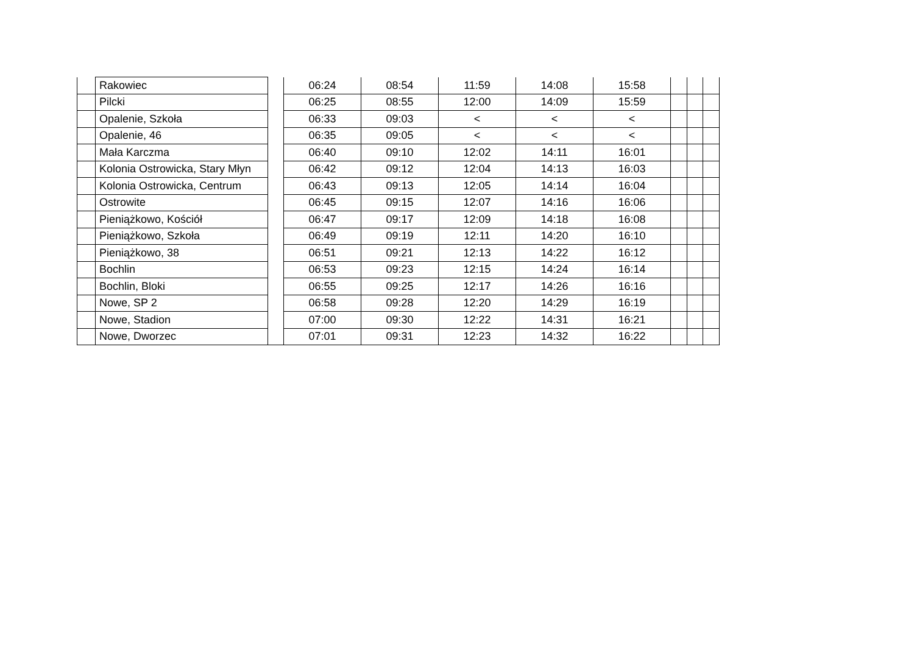| | Rakowiec | | 06:24 | 08:54 | 11:59 | 14:08 | 15:58 | | | |
| | Pilcki | | 06:25 | 08:55 | 12:00 | 14:09 | 15:59 | | | |
| | Opalenie, Szkoła | | 06:33 | 09:03 | < | < | < | | | |
| | Opalenie, 46 | | 06:35 | 09:05 | < | < | < | | | |
| | Mała Karczma | | 06:40 | 09:10 | 12:02 | 14:11 | 16:01 | | | |
| | Kolonia Ostrowicka, Stary Młyn | | 06:42 | 09:12 | 12:04 | 14:13 | 16:03 | | | |
| | Kolonia Ostrowicka, Centrum | | 06:43 | 09:13 | 12:05 | 14:14 | 16:04 | | | |
| | Ostrowite | | 06:45 | 09:15 | 12:07 | 14:16 | 16:06 | | | |
| | Pieniążkowo, Kościół | | 06:47 | 09:17 | 12:09 | 14:18 | 16:08 | | | |
| | Pieniążkowo, Szkoła | | 06:49 | 09:19 | 12:11 | 14:20 | 16:10 | | | |
| | Pieniążkowo, 38 | | 06:51 | 09:21 | 12:13 | 14:22 | 16:12 | | | |
| | Bochlin | | 06:53 | 09:23 | 12:15 | 14:24 | 16:14 | | | |
| | Bochlin, Bloki | | 06:55 | 09:25 | 12:17 | 14:26 | 16:16 | | | |
| | Nowe, SP 2 | | 06:58 | 09:28 | 12:20 | 14:29 | 16:19 | | | |
| | Nowe, Stadion | | 07:00 | 09:30 | 12:22 | 14:31 | 16:21 | | | |
| | Nowe, Dworzec | | 07:01 | 09:31 | 12:23 | 14:32 | 16:22 | | | |